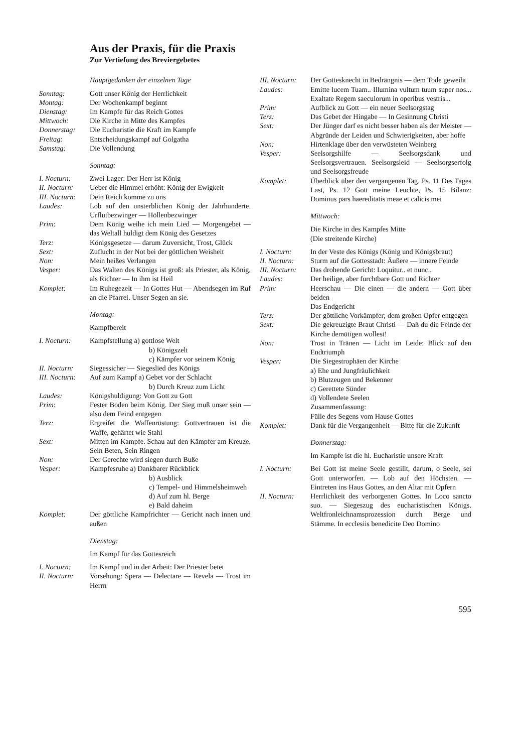Aus der Praxis, für die Praxis
Zur Vertiefung des Breviergebetes
Hauptgedanken der einzelnen Tage
Sonntag: Gott unser König der Herrlichkeit
Montag: Der Wochenkampf beginnt
Dienstag: Im Kampfe für das Reich Gottes
Mittwoch: Die Kirche in Mitte des Kampfes
Donnerstag: Die Eucharistie die Kraft im Kampfe
Freitag: Entscheidungskampf auf Golgatha
Samstag: Die Vollendung
Sonntag:
I. Nocturn: Zwei Lager: Der Herr ist König
II. Nocturn:
Ueber die Himmel erhöht: König der Ewigkeit
III. Nocturn:
Dein Reich komme zu uns
Laudes: Lob auf den unsterblichen König der Jahrhunderte. Urflutbezwinger — Höllenbezwinger
Prim: Dem König weihe ich mein Lied — Morgengebet — das Weltall huldigt dem König des Gesetzes
Terz: Königsgesetze — darum Zuversicht, Trost, Glück
Sext: Zuflucht in der Not bei der göttlichen Weisheit
Non: Mein heißes Verlangen
Vesper: Das Walten des Königs ist groß: als Priester, als König, als Richter — In ihm ist Heil
Komplet: Im Ruhegezelt — In Gottes Hut — Abendsegen im Ruf an die Pfarrei. Unser Segen an sie.
Montag:
Kampfbereit
I. Nocturn: Kampfstellung a) gottlose Welt
b) Königszelt
c) Kämpfer vor seinem König
II. Nocturn:
Siegessicher — Siegeslied des Königs
III. Nocturn:
Auf zum Kampf a) Gebet vor der Schlacht
b) Durch Kreuz zum Licht
Laudes: Königshuldigung: Von Gott zu Gott
Prim: Fester Boden beim König. Der Sieg muß unser sein — also dem Feind entgegen
Terz: Ergreifet die Waffenrüstung: Gottvertrauen ist die Waffe, gehärtet wie Stahl
Sext: Mitten im Kampfe. Schau auf den Kämpfer am Kreuze. Sein Beten, Sein Ringen
Non: Der Gerechte wird siegen durch Buße
Vesper: Kampfesruhe a) Dankbarer Rückblick
b) Ausblick
c) Tempel- und Himmelsheimweh
d) Auf zum hl. Berge
e) Bald daheim
Komplet: Der göttliche Kampfrichter — Gericht nach innen und außen
Dienstag:
Im Kampf für das Gottesreich
I. Nocturn: Im Kampf und in der Arbeit: Der Priester betet
II. Nocturn:
Vorsehung: Spera — Delectare — Revela — Trost im Herrn
III. Nocturn:
Der Gottesknecht in Bedrängnis — dem Tode geweiht
Laudes: Emitte lucem Tuam.. Illumina vultum tuum super nos... Exaltate Regem saeculorum in operibus vestris...
Prim: Aufblick zu Gott — ein neuer Seelsorgstag
Terz: Das Gebet der Hingabe — In Gesinnung Christi
Sext: Der Jünger darf es nicht besser haben als der Meister — Abgründe der Leiden und Schwierigkeiten, aber hoffe
Non: Hirtenklage über den verwüsteten Weinberg
Vesper: Seelsorgshilfe — Seelsorgsdank und Seelsorgsvertrauen. Seelsorgsleid — Seelsorgserfolg und Seelsorgsfreude
Komplet: Überblick über den vergangenen Tag. Ps. 11 Des Tages Last, Ps. 12 Gott meine Leuchte, Ps. 15 Bilanz: Dominus pars haereditatis meae et calicis mei
Mittwoch:
Die Kirche in des Kampfes Mitte
(Die streitende Kirche)
I. Nocturn: In der Veste des Königs (König und Königsbraut)
II. Nocturn:
Sturm auf die Gottesstadt: Äußere — innere Feinde
III. Nocturn:
Das drohende Gericht: Loquitur.. et nunc..
Laudes: Der heilige, aber furchtbare Gott und Richter
Prim: Heerschau — Die einen — die andern — Gott über beiden
Das Endgericht
Terz: Der göttliche Vorkämpfer; dem großen Opfer entgegen
Sext: Die gekreuzigte Braut Christi — Daß du die Feinde der Kirche demütigen wollest!
Non: Trost in Tränen — Licht im Leide: Blick auf den Endtriumph
Vesper: Die Siegestrophäen der Kirche
a) Ehe und Jungfräulichkeit
b) Blutzeugen und Bekenner
c) Gerettete Sünder
d) Vollendete Seelen
Zusammenfassung:
Fülle des Segens vom Hause Gottes
Komplet: Dank für die Vergangenheit — Bitte für die Zukunft
Donnerstag:
Im Kampfe ist die hl. Eucharistie unsere Kraft
I. Nocturn: Bei Gott ist meine Seele gestillt, darum, o Seele, sei Gott unterworfen. — Lob auf den Höchsten. — Eintreten ins Haus Gottes, an den Altar mit Opfern
II. Nocturn:
Herrlichkeit des verborgenen Gottes. In Loco sancto suo. — Siegeszug des eucharistischen Königs. Weltfronleichnamsprozession durch Berge und Stämme. In ecclesiis benedicite Deo Domino
595